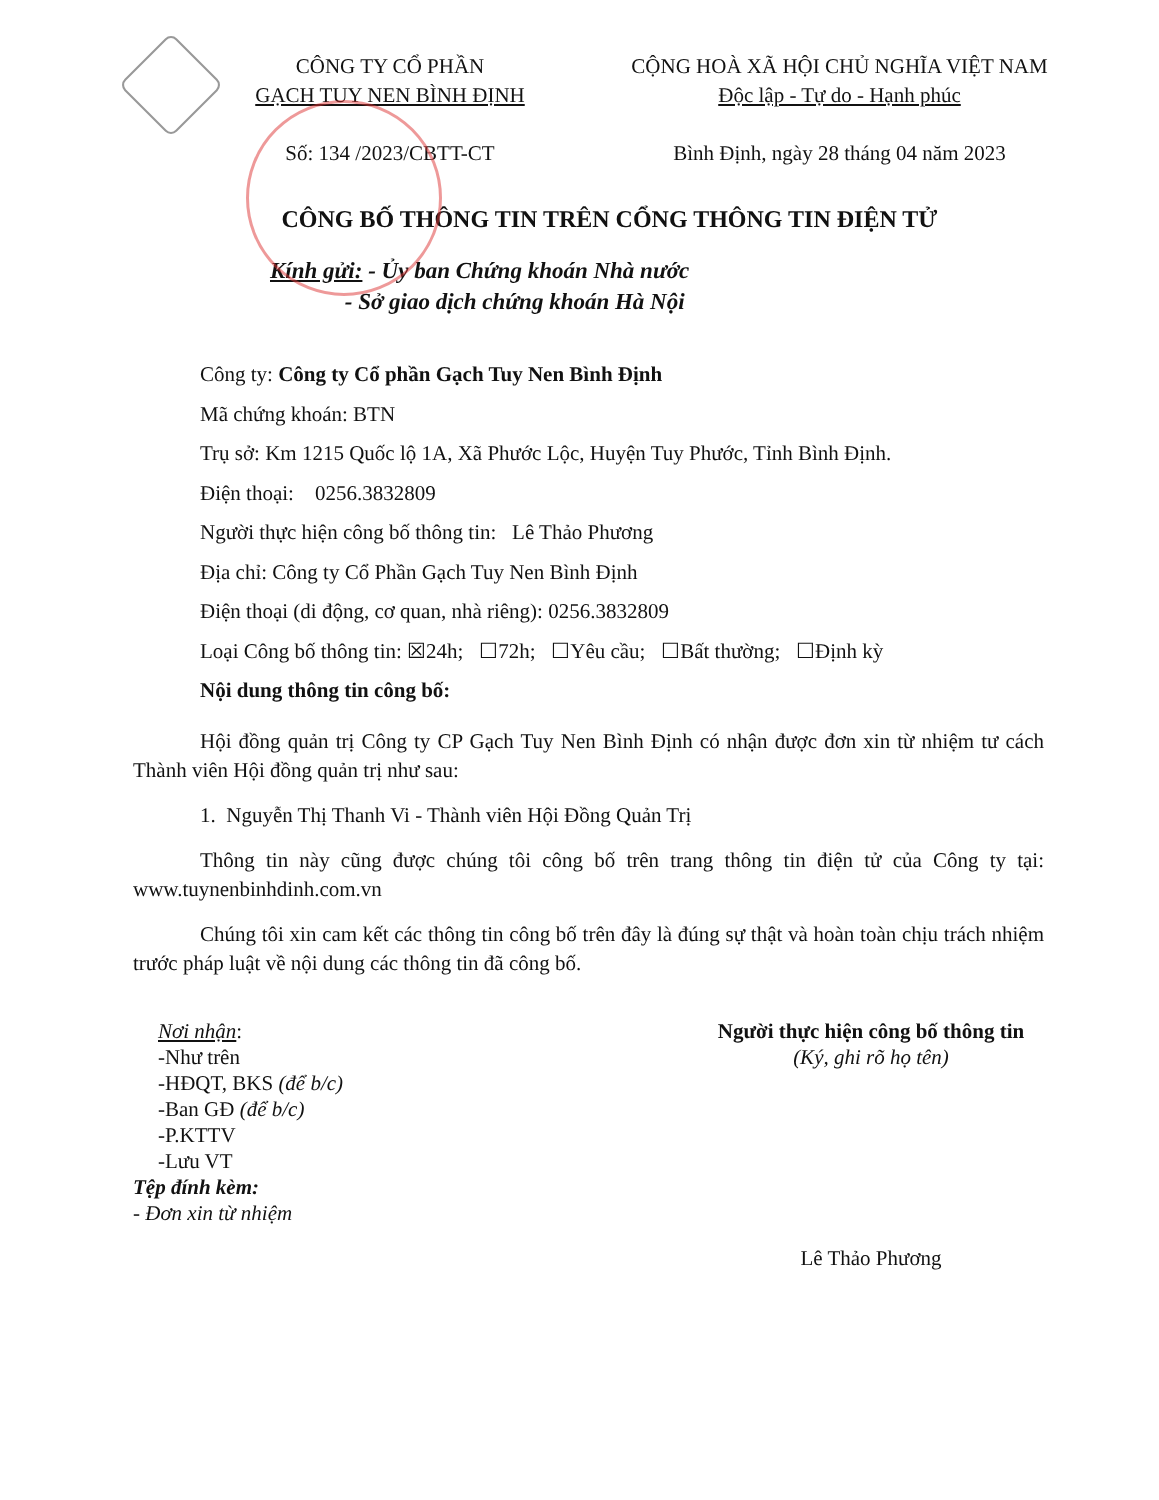CÔNG TY CỔ PHẦN
GẠCH TUY NEN BÌNH ĐỊNH
Số: 134 /2023/CBTT-CT
CỘNG HOÀ XÃ HỘI CHỦ NGHĨA VIỆT NAM
Độc lập - Tự do - Hạnh phúc
Bình Định, ngày 28 tháng 04 năm 2023
CÔNG BỐ THÔNG TIN TRÊN CỔNG THÔNG TIN ĐIỆN TỬ
Kính gửi: - Ủy ban Chứng khoán Nhà nước
- Sở giao dịch chứng khoán Hà Nội
Công ty: Công ty Cổ phần Gạch Tuy Nen Bình Định
Mã chứng khoán: BTN
Trụ sở: Km 1215 Quốc lộ 1A, Xã Phước Lộc, Huyện Tuy Phước, Tỉnh Bình Định.
Điện thoại: 0256.3832809
Người thực hiện công bố thông tin: Lê Thảo Phương
Địa chỉ: Công ty Cổ Phần Gạch Tuy Nen Bình Định
Điện thoại (di động, cơ quan, nhà riêng): 0256.3832809
Loại Công bố thông tin: ☒24h; ☐72h; ☐Yêu cầu; ☐Bất thường; ☐Định kỳ
Nội dung thông tin công bố:
Hội đồng quản trị Công ty CP Gạch Tuy Nen Bình Định có nhận được đơn xin từ nhiệm tư cách Thành viên Hội đồng quản trị như sau:
1. Nguyễn Thị Thanh Vi - Thành viên Hội Đồng Quản Trị
Thông tin này cũng được chúng tôi công bố trên trang thông tin điện tử của Công ty tại: www.tuynenbinhdinh.com.vn
Chúng tôi xin cam kết các thông tin công bố trên đây là đúng sự thật và hoàn toàn chịu trách nhiệm trước pháp luật về nội dung các thông tin đã công bố.
Nơi nhận:
-Như trên
-HĐQT, BKS (để b/c)
-Ban GĐ (để b/c)
-P.KTTV
-Lưu VT
Tệp đính kèm:
- Đơn xin từ nhiệm
Người thực hiện công bố thông tin
(Ký, ghi rõ họ tên)
Lê Thảo Phương